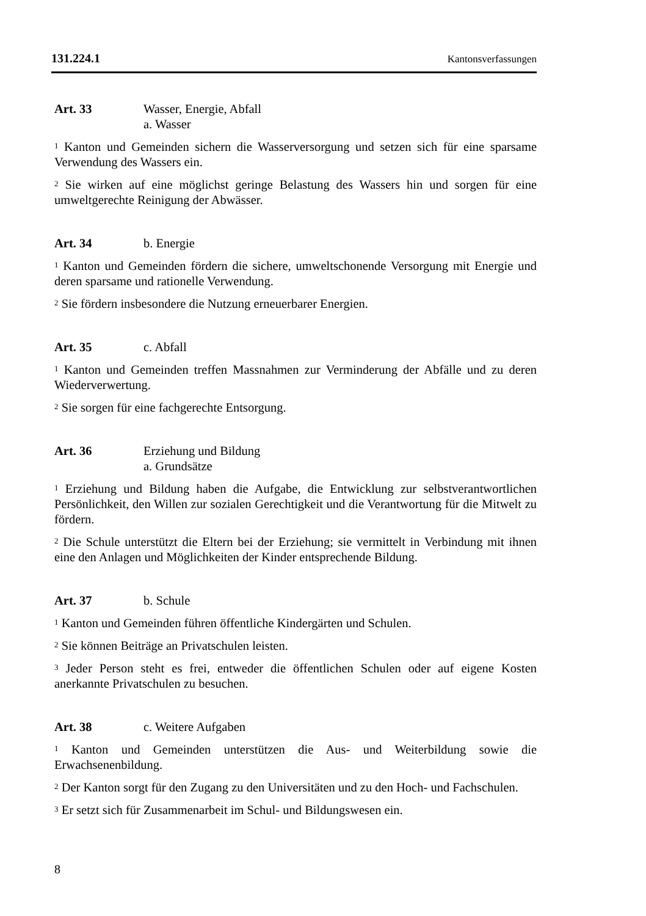131.224.1 Kantonsverfassungen
Art. 33 Wasser, Energie, Abfall
a. Wasser
<sup>1</sup> Kanton und Gemeinden sichern die Wasserversorgung und setzen sich für eine sparsame Verwendung des Wassers ein.
<sup>2</sup> Sie wirken auf eine möglichst geringe Belastung des Wassers hin und sorgen für eine umweltgerechte Reinigung der Abwässer.
Art. 34 b. Energie
<sup>1</sup> Kanton und Gemeinden fördern die sichere, umweltschonende Versorgung mit Energie und deren sparsame und rationelle Verwendung.
<sup>2</sup> Sie fördern insbesondere die Nutzung erneuerbarer Energien.
Art. 35 c. Abfall
<sup>1</sup> Kanton und Gemeinden treffen Massnahmen zur Verminderung der Abfälle und zu deren Wiederverwertung.
<sup>2</sup> Sie sorgen für eine fachgerechte Entsorgung.
Art. 36 Erziehung und Bildung
a. Grundsätze
<sup>1</sup> Erziehung und Bildung haben die Aufgabe, die Entwicklung zur selbstverantwortlichen Persönlichkeit, den Willen zur sozialen Gerechtigkeit und die Verantwortung für die Mitwelt zu fördern.
<sup>2</sup> Die Schule unterstützt die Eltern bei der Erziehung; sie vermittelt in Verbindung mit ihnen eine den Anlagen und Möglichkeiten der Kinder entsprechende Bildung.
Art. 37 b. Schule
<sup>1</sup> Kanton und Gemeinden führen öffentliche Kindergärten und Schulen.
<sup>2</sup> Sie können Beiträge an Privatschulen leisten.
<sup>3</sup> Jeder Person steht es frei, entweder die öffentlichen Schulen oder auf eigene Kosten anerkannte Privatschulen zu besuchen.
Art. 38 c. Weitere Aufgaben
<sup>1</sup> Kanton und Gemeinden unterstützen die Aus- und Weiterbildung sowie die Erwachsenenbildung.
<sup>2</sup> Der Kanton sorgt für den Zugang zu den Universitäten und zu den Hoch- und Fachschulen.
<sup>3</sup> Er setzt sich für Zusammenarbeit im Schul- und Bildungswesen ein.
8